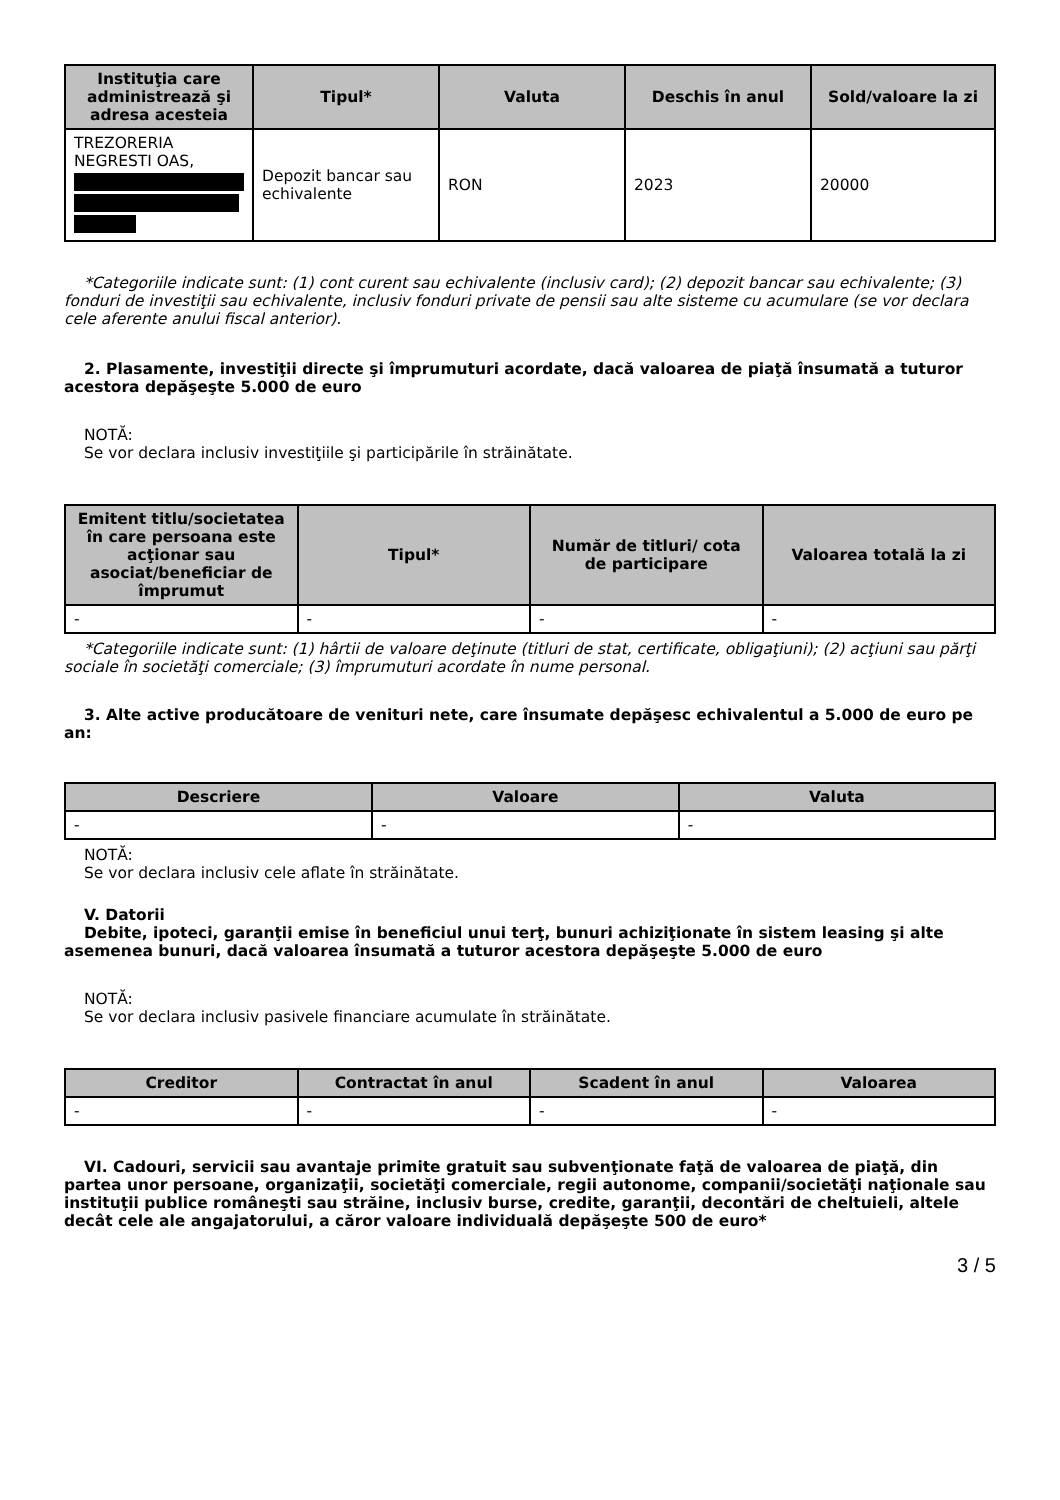| Instituţia care administrează şi adresa acesteia | Tipul* | Valuta | Deschis în anul | Sold/valoare la zi |
| --- | --- | --- | --- | --- |
| TREZORERIA NEGRESTI OAS, | Depozit bancar sau echivalente | RON | 2023 | 20000 |
*Categoriile indicate sunt: (1) cont curent sau echivalente (inclusiv card); (2) depozit bancar sau echivalente; (3) fonduri de investiţii sau echivalente, inclusiv fonduri private de pensii sau alte sisteme cu acumulare (se vor declara cele aferente anului fiscal anterior).
2. Plasamente, investiţii directe şi împrumuturi acordate, dacă valoarea de piaţă însumată a tuturor acestora depăşeşte 5.000 de euro
NOTĂ:
Se vor declara inclusiv investiţiile şi participările în străinătate.
| Emitent titlu/societatea în care persoana este acţionar sau asociat/beneficiar de împrumut | Tipul* | Număr de titluri/ cota de participare | Valoarea totală la zi |
| --- | --- | --- | --- |
| - | - | - | - |
*Categoriile indicate sunt: (1) hârtii de valoare deţinute (titluri de stat, certificate, obligaţiuni); (2) acţiuni sau părţi sociale în societăţi comerciale; (3) împrumuturi acordate în nume personal.
3. Alte active producătoare de venituri nete, care însumate depăşesc echivalentul a 5.000 de euro pe an:
| Descriere | Valoare | Valuta |
| --- | --- | --- |
| - | - | - |
NOTĂ:
Se vor declara inclusiv cele aflate în străinătate.
V. Datorii
Debite, ipoteci, garanţii emise în beneficiul unui terţ, bunuri achiziţionate în sistem leasing şi alte asemenea bunuri, dacă valoarea însumată a tuturor acestora depăşeşte 5.000 de euro
NOTĂ:
Se vor declara inclusiv pasivele financiare acumulate în străinătate.
| Creditor | Contractat în anul | Scadent în anul | Valoarea |
| --- | --- | --- | --- |
| - | - | - | - |
VI. Cadouri, servicii sau avantaje primite gratuit sau subvenţionate faţă de valoarea de piaţă, din partea unor persoane, organizaţii, societăţi comerciale, regii autonome, companii/societăţi naţionale sau instituţii publice româneşti sau străine, inclusiv burse, credite, garanţii, decontări de cheltuieli, altele decât cele ale angajatorului, a căror valoare individuală depăşeşte 500 de euro*
3 / 5